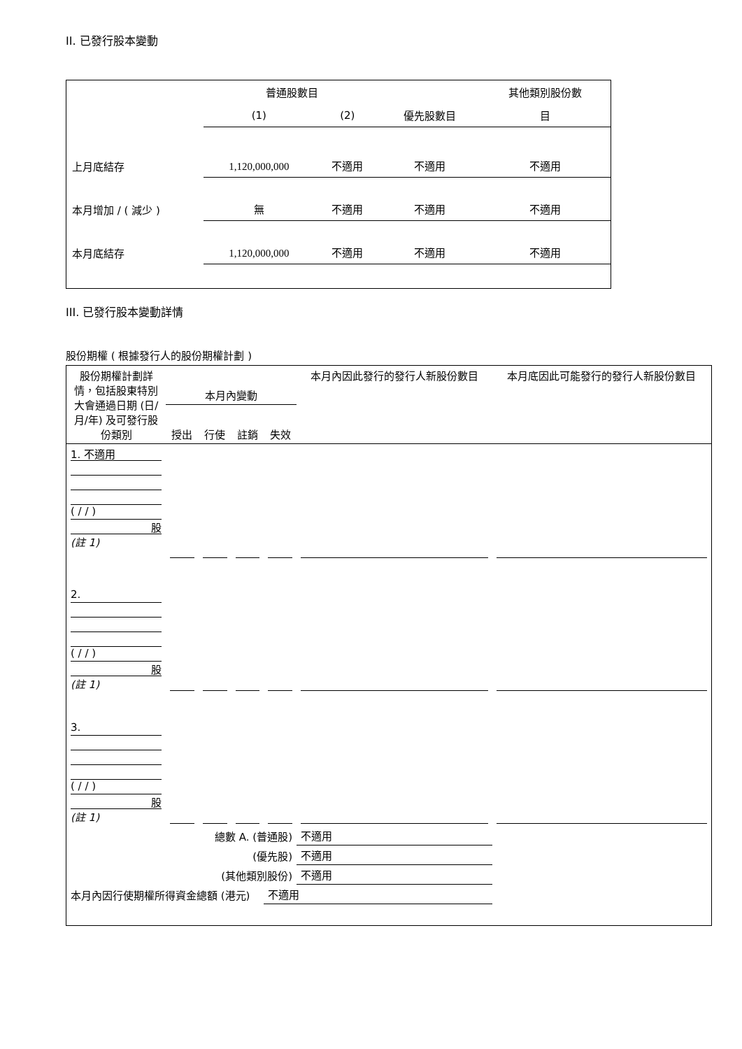II. 已發行股本變動
| | 普通股數目 | | | 其他類別股份數 |
| | (1) | (2) | 優先股數目 | 目 |
| 上月底結存 | 1,120,000,000 | 不適用 | 不適用 | 不適用 |
| 本月增加 / ( 減少 ) | 無 | 不適用 | 不適用 | 不適用 |
| 本月底結存 | 1,120,000,000 | 不適用 | 不適用 | 不適用 |
III. 已發行股本變動詳情
股份期權 ( 根據發行人的股份期權計劃 )
| 股份期權計劃詳情，包括股東特別大會通過日期 (日/月/年) 及可發行股份類別 | 本月內變動 | | | | 本月內因此發行的發行人新股份數目 | 本月底因此可能發行的發行人新股份數目 |
| | 授出 | 行使 | 註銷 | 失效 | | |
| 1. 不適用 ( / / ) 股 (註 1) | | | | | | |
| 2. ( / / ) 股 (註 1) | | | | | | |
| 3. ( / / ) 股 (註 1) | | | | | | |
| 總數 A. (普通股) | | | | | 不適用 | |
| (優先股) | | | | | 不適用 | |
| (其他類別股份) | | | | | 不適用 | |
| 本月內因行使期權所得資金總額 (港元) | | | | 不適用 | | |